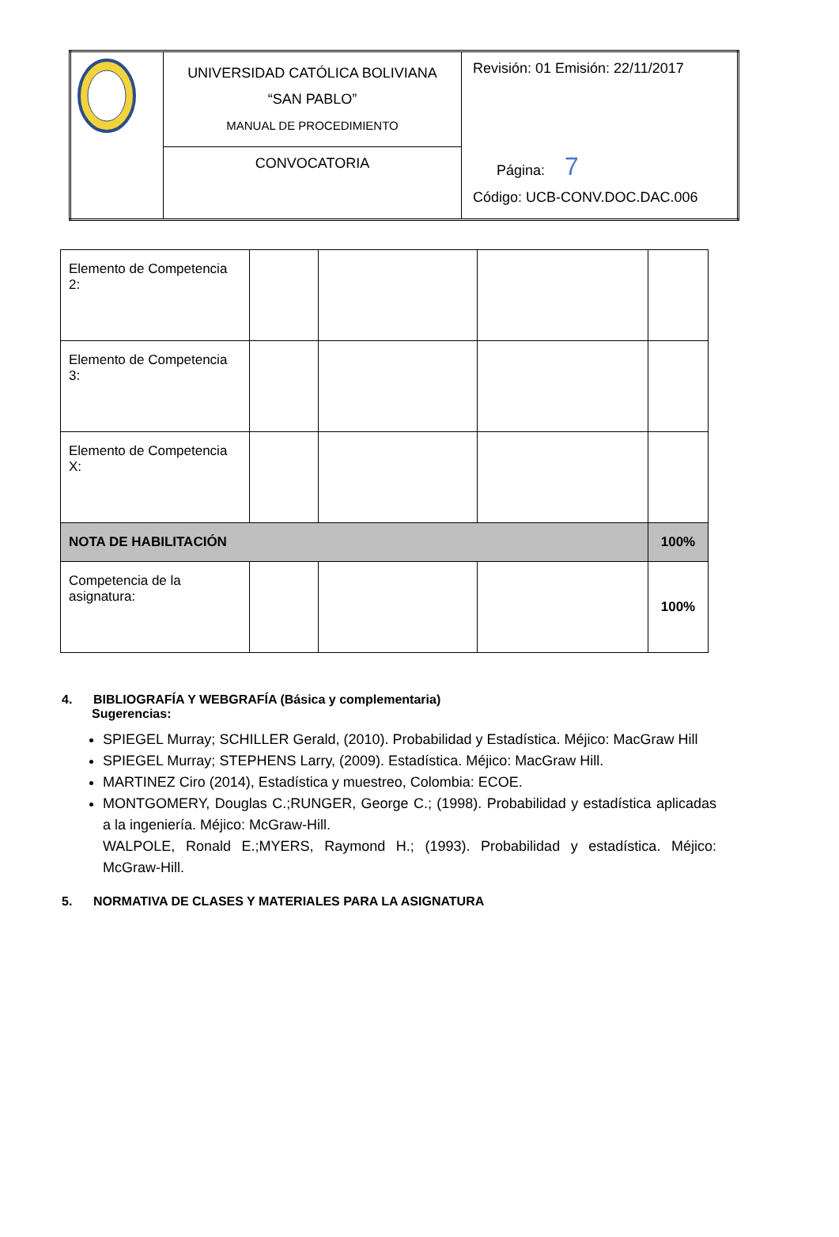| | UNIVERSIDAD CATÓLICA BOLIVIANA “SAN PABLO” MANUAL DE PROCEDIMIENTO | Revisión: 01 Emisión: 22/11/2017 Página: 7 Código: UCB-CONV.DOC.DAC.006 |
| | CONVOCATORIA | |
| Elemento de Competencia 2: | | | | |
| Elemento de Competencia 3: | | | | |
| Elemento de Competencia X: | | | | |
| NOTA DE HABILITACIÓN | | | | 100% |
| Competencia de la asignatura: | | | | 100% |
4. BIBLIOGRAFÍA Y WEBGRAFÍA (Básica y complementaria)
Sugerencias:
SPIEGEL Murray; SCHILLER Gerald, (2010). Probabilidad y Estadística. Méjico: MacGraw Hill
SPIEGEL Murray; STEPHENS Larry, (2009). Estadística. Méjico: MacGraw Hill.
MARTINEZ Ciro (2014), Estadística y muestreo, Colombia: ECOE.
MONTGOMERY, Douglas C.;RUNGER, George C.; (1998). Probabilidad y estadística aplicadas a la ingeniería. Méjico: McGraw-Hill.
WALPOLE, Ronald E.;MYERS, Raymond H.; (1993). Probabilidad y estadística. Méjico: McGraw-Hill.
5. NORMATIVA DE CLASES Y MATERIALES PARA LA ASIGNATURA